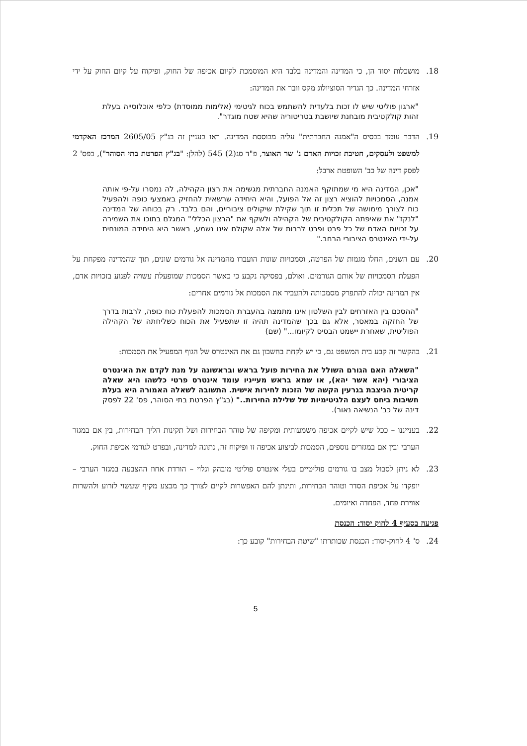18. מושכלות יסוד הן, כי המדינה והמדינה בלבד היא המוסמכת לקיום אכיפה של החוק, ופיקוח על קיום החוק על ידי אזרחי המדינה. כך הגדיר הסוציולוג מקס וובר את המדינה:
"ארגון פוליטי שיש לו זכות בלעדית להשתמש בכוח לגיטימי (אלימות ממוסדת) כלפי אוכלוסייה בעלת זהות קולקטיבית מובחנת שיושבת בטריטוריה שהיא שטח מוגדר".
19. הדבר עומד בבסיס ה"אמנה החברתית" עליה מבוססת המדינה. ראו בעניין זה בג"ץ 2605/05 המרכז האקדמי למשפט ולעסקים, חטיבת זכויות האדם נ' שר האוצר, פ"ד סג(2) 545 (להלן: "בג"ץ הפרטת בתי הסוהר"), בפס' 2 לפסק דינה של כב' השופטת ארבל:
"אכן, המדינה היא מי שמתוקף האמנה החברתית מגשימה את רצון הקהילה, לה נמסרו על-פי אותה אמנה, הסמכויות להוציא רצון זה אל הפועל, והיא היחידה שרשאית להחזיק באמצעי כופה ולהפעיל כוח לצורך מימושה של תכלית זו תוך שקילת שיקולים ציבוריים, והם בלבד. רק בכוחה של המדינה "לנקז" את שאיפתה הקולקטיבית של הקהילה ולשקף את "הרצון הכללי" המגלם בתוכו את השמירה על זכויות האדם של כל פרט ופרט לרבות של אלה שקולם אינו נשמע, באשר היא היחידה המונחית על-ידי האינטרס הציבורי הרחב."
20. עם השנים, החלו מגמות של הפרטה, וסמכויות שונות הועברו מהמדינה אל גורמים שונים, תוך שהמדינה מפקחת על הפעלת הסמכויות של אותם הגורמים. ואולם, בפסיקה נקבע כי כאשר הסמכות שמופעלת עשויה לפגוע בזכויות אדם, אין המדינה יכולה להתפרק מסמכותה ולהעביר את הסמכות אל גורמים אחרים:
"ההסכם בין האזרחים לבין השלטון אינו מתמצה בהעברת הסמכות להפעלת כוח כופה, לרבות בדרך של החזקה במאסר, אלא גם בכך שהמדינה תהיה זו שתפעיל את הכוח כשליחתה של הקהילה הפוליטית, שאחרת יישמט הבסיס לקיומו..." (שם)
21. בהקשר זה קבע בית המשפט גם, כי יש לקחת בחשבון גם את האינטרס של הגוף המפעיל את הסמכות:
"השאלה האם הגורם השולל את החירות פועל בראש ובראשונה על מנת לקדם את האינטרס הציבורי (יהא אשר יהא), או שמא בראש מעייניו עומד אינטרס פרטי כלשהו היא שאלה קריטית הניצבת בגרעין הקשה של הזכות לחירות אישית. התשובה לשאלה האמורה היא בעלת חשיבות ביחס לעצם הלגיטימיות של שלילת החירות.." (בג"ץ הפרטת בתי הסוהר, פס' 22 לפסק דינה של כב' הנשיאה נאור).
22. בענייננו – ככל שיש לקיים אכיפה משמעותית ומקיפה של טוהר הבחירות ושל תקינות הליך הבחירות, בין אם במגזר הערבי ובין אם במגזרים נוספים, הסמכות לביצוע אכיפה זו ופיקוח זה, נתונה למדינה, ובפרט לגורמי אכיפת החוק.
23. לא ניתן לסבול מצב בו גורמים פוליטיים בעלי אינטרס פוליטי מובהק וגלוי – הורדת אחוז ההצבעה במגזר הערבי – יופקדו על אכיפת הסדר וטוהר הבחירות, ותינתן להם האפשרות לקיים לצורך כך מבצע מקיף שעשוי לזרוע ולהשרות אווירת פחד, הפחדה ואיומים.
פגיעה בסעיף 4 לחוק יסוד: הכנסת
24. ס' 4 לחוק-יסוד: הכנסת שכותרתו "שיטת הבחירות" קובע כך:
5